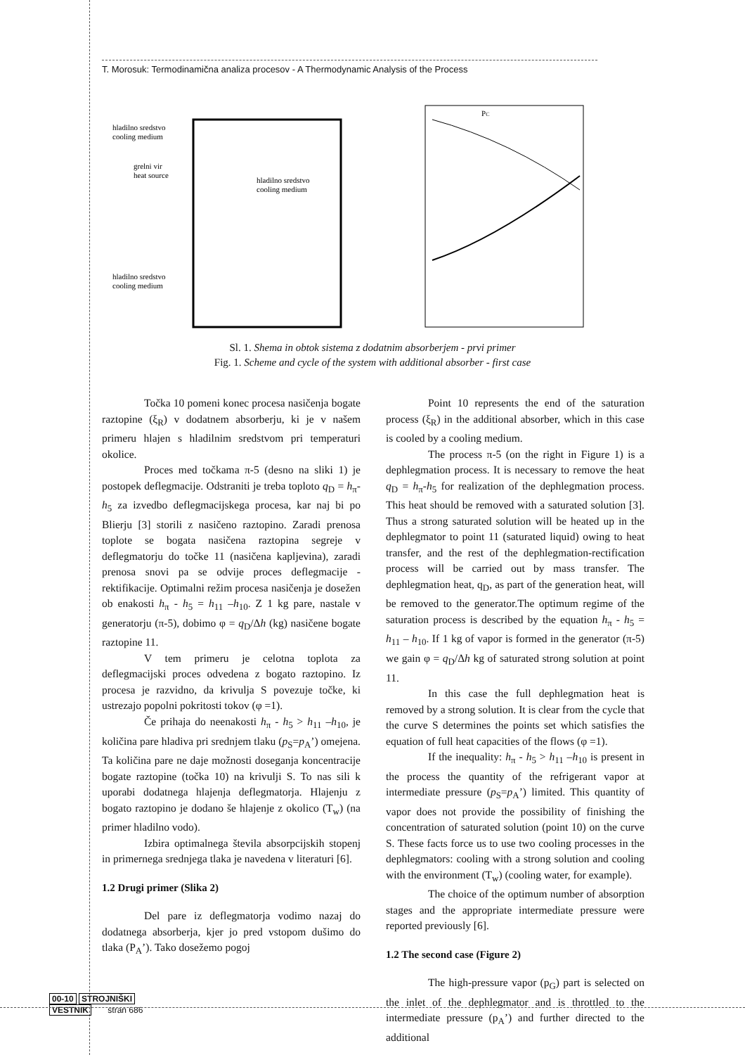T. Morosuk: Termodinamična analiza procesov - A Thermodynamic Analysis of the Process
hladilno sredstvo
cooling medium
grelni vir
heat source
hladilno sredstvo
cooling medium
hladilno sredstvo
cooling medium
PC
Sl. 1. Shema in obtok sistema z dodatnim absorberjem - prvi primer
Fig. 1. Scheme and cycle of the system with additional absorber - first case
Točka 10 pomeni konec procesa nasičenja bogate raztopine (ξ<sub>R</sub>) v dodatnem absorberju, ki je v našem primeru hlajen s hladilnim sredstvom pri temperaturi okolice.
Proces med točkama π-5 (desno na sliki 1) je postopek deflegmacije. Odstraniti je treba toploto q<sub>D</sub> = h<sub>π</sub>-h<sub>5</sub> za izvedbo deflegmacijskega procesa, kar naj bi po Blierju [3] storili z nasičeno raztopino. Zaradi prenosa toplote se bogata nasičena raztopina segreje v deflegmatorju do točke 11 (nasičena kapljevina), zaradi prenosa snovi pa se odvije proces deflegmacije - rektifikacije. Optimalni režim procesa nasičenja je dosežen ob enakosti h<sub>π</sub> - h<sub>5</sub> = h<sub>11</sub> –h<sub>10</sub>. Z 1 kg pare, nastale v generatorju (π-5), dobimo φ = q<sub>D</sub>/Δh (kg) nasičene bogate raztopine 11.
V tem primeru je celotna toplota za deflegmacijski proces odvedena z bogato raztopino. Iz procesa je razvidno, da krivulja S povezuje točke, ki ustrezajo popolni pokritosti tokov (φ =1).
Če prihaja do neenakosti h<sub>π</sub> - h<sub>5</sub> > h<sub>11</sub> –h<sub>10</sub>, je količina pare hladiva pri srednjem tlaku (p<sub>S</sub>=p<sub>A</sub>’) omejena. Ta količina pare ne daje možnosti doseganja koncentracije bogate raztopine (točka 10) na krivulji S. To nas sili k uporabi dodatnega hlajenja deflegmatorja. Hlajenju z bogato raztopino je dodano še hlajenje z okolico (T<sub>w</sub>) (na primer hladilno vodo).
Izbira optimalnega števila absorpcijskih stopenj in primernega srednjega tlaka je navedena v literaturi [6].
1.2 Drugi primer (Slika 2)
Del pare iz deflegmatorja vodimo nazaj do dodatnega absorberja, kjer jo pred vstopom dušimo do tlaka (P<sub>A</sub>’). Tako dosežemo pogoj
Point 10 represents the end of the saturation process (ξ<sub>R</sub>) in the additional absorber, which in this case is cooled by a cooling medium.
The process π-5 (on the right in Figure 1) is a dephlegmation process. It is necessary to remove the heat q<sub>D</sub> = h<sub>π</sub>-h<sub>5</sub> for realization of the dephlegmation process. This heat should be removed with a saturated solution [3]. Thus a strong saturated solution will be heated up in the dephlegmator to point 11 (saturated liquid) owing to heat transfer, and the rest of the dephlegmation-rectification process will be carried out by mass transfer. The dephlegmation heat, q<sub>D</sub>, as part of the generation heat, will be removed to the generator.The optimum regime of the saturation process is described by the equation h<sub>π</sub> - h<sub>5</sub> = h<sub>11</sub> – h<sub>10</sub>. If 1 kg of vapor is formed in the generator (π-5) we gain φ = q<sub>D</sub>/Δh kg of saturated strong solution at point 11.
In this case the full dephlegmation heat is removed by a strong solution. It is clear from the cycle that the curve S determines the points set which satisfies the equation of full heat capacities of the flows (φ =1).
If the inequality: h<sub>π</sub> - h<sub>5</sub> > h<sub>11</sub> –h<sub>10</sub> is present in the process the quantity of the refrigerant vapor at intermediate pressure (p<sub>S</sub>=p<sub>A</sub>’) limited. This quantity of vapor does not provide the possibility of finishing the concentration of saturated solution (point 10) on the curve S. These facts force us to use two cooling processes in the dephlegmators: cooling with a strong solution and cooling with the environment (T<sub>w</sub>) (cooling water, for example).
The choice of the optimum number of absorption stages and the appropriate intermediate pressure were reported previously [6].
1.2 The second case (Figure 2)
The high-pressure vapor (p<sub>G</sub>) part is selected on the inlet of the dephlegmator and is throttled to the intermediate pressure (p<sub>A</sub>’) and further directed to the additional
00-10 STROJNIŠKI
VESTNIK stran 686